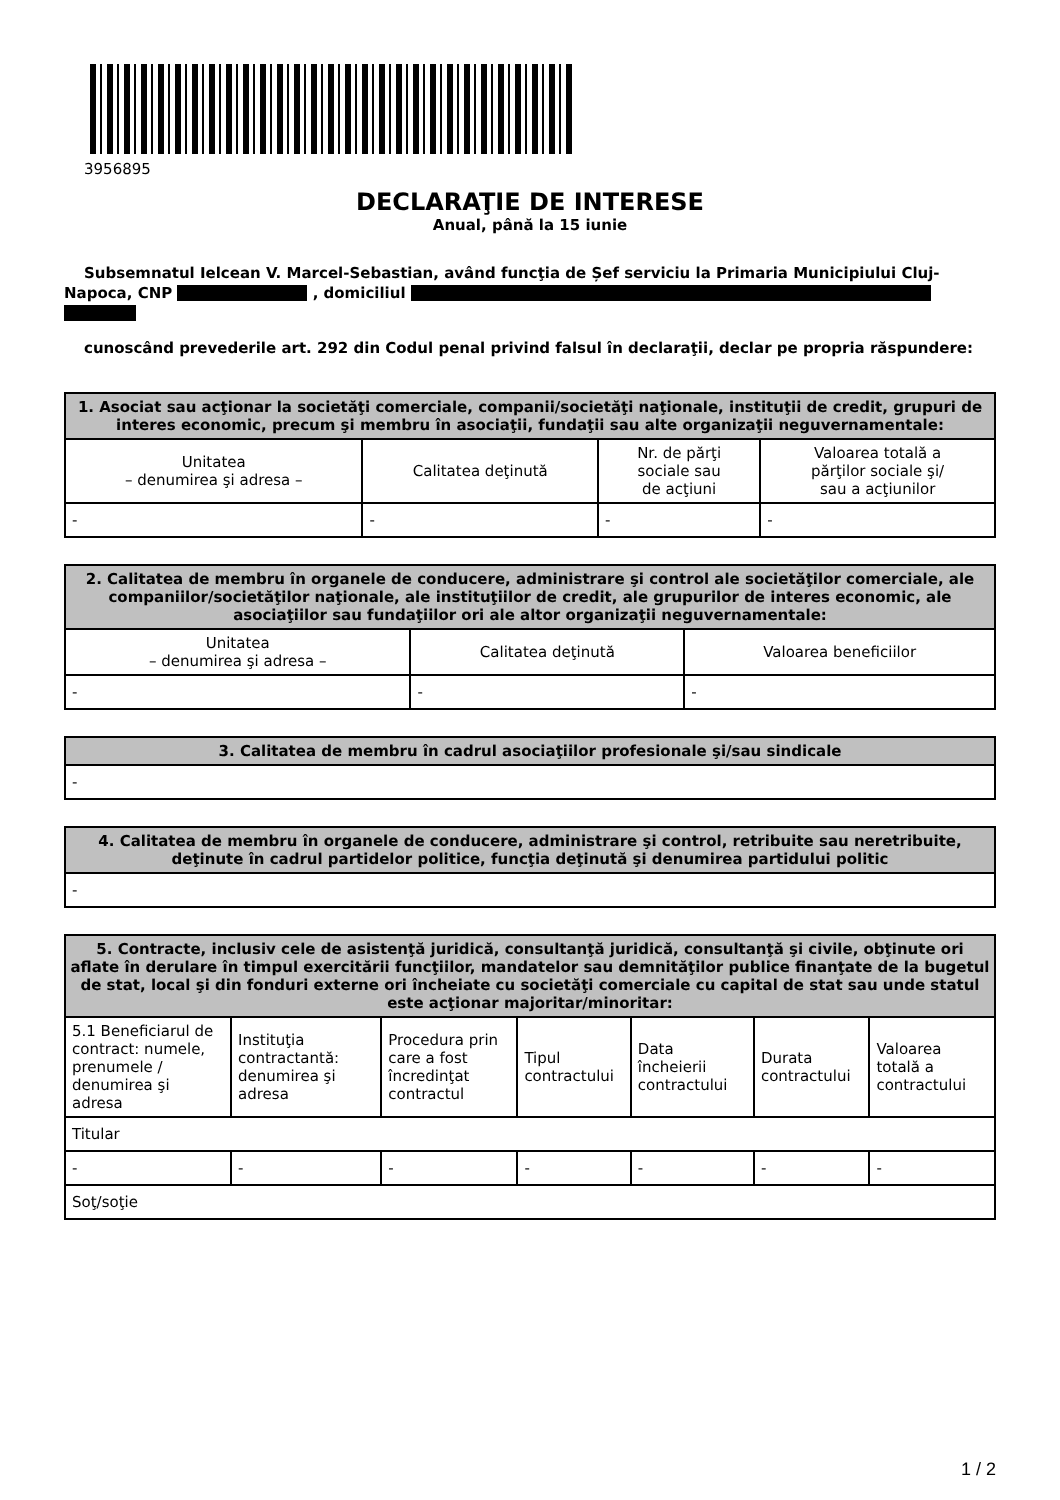3956895
DECLARAŢIE DE INTERESE
Anual, până la 15 iunie
Subsemnatul Ielcean V. Marcel-Sebastian, având funcţia de Șef serviciu la Primaria Municipiului Cluj-Napoca, CNP , domiciliul
cunoscând prevederile art. 292 din Codul penal privind falsul în declaraţii, declar pe propria răspundere:
| 1. Asociat sau acţionar la societăţi comerciale, companii/societăţi naţionale, instituţii de credit, grupuri de interes economic, precum şi membru în asociaţii, fundaţii sau alte organizaţii neguvernamentale: | | | |
| --- | --- | --- | --- |
| Unitatea – denumirea şi adresa – | Calitatea deţinută | Nr. de părţi sociale sau de acţiuni | Valoarea totală a părţilor sociale şi/ sau a acţiunilor |
| - | - | - | - |
| 2. Calitatea de membru în organele de conducere, administrare şi control ale societăţilor comerciale, ale companiilor/societăţilor naţionale, ale instituţiilor de credit, ale grupurilor de interes economic, ale asociaţiilor sau fundaţiilor ori ale altor organizaţii neguvernamentale: | | |
| --- | --- | --- |
| Unitatea – denumirea şi adresa – | Calitatea deţinută | Valoarea beneficiilor |
| - | - | - |
| 3. Calitatea de membru în cadrul asociaţiilor profesionale şi/sau sindicale |
| --- |
| - |
| 4. Calitatea de membru în organele de conducere, administrare şi control, retribuite sau neretribuite, deţinute în cadrul partidelor politice, funcţia deţinută şi denumirea partidului politic |
| --- |
| - |
| 5. Contracte, inclusiv cele de asistenţă juridică, consultanţă juridică, consultanţă şi civile, obţinute ori aflate în derulare în timpul exercitării funcţiilor, mandatelor sau demnităţilor publice finanţate de la bugetul de stat, local şi din fonduri externe ori încheiate cu societăţi comerciale cu capital de stat sau unde statul este acţionar majoritar/minoritar: | | | | | | |
| --- | --- | --- | --- | --- | --- | --- |
| 5.1 Beneficiarul de contract: numele, prenumele / denumirea şi adresa | Instituţia contractantă: denumirea şi adresa | Procedura prin care a fost încredinţat contractul | Tipul contractului | Data încheierii contractului | Durata contractului | Valoarea totală a contractului |
| Titular | | | | | | |
| - | - | - | - | - | - | - |
| Soţ/soţie | | | | | | |
1 / 2